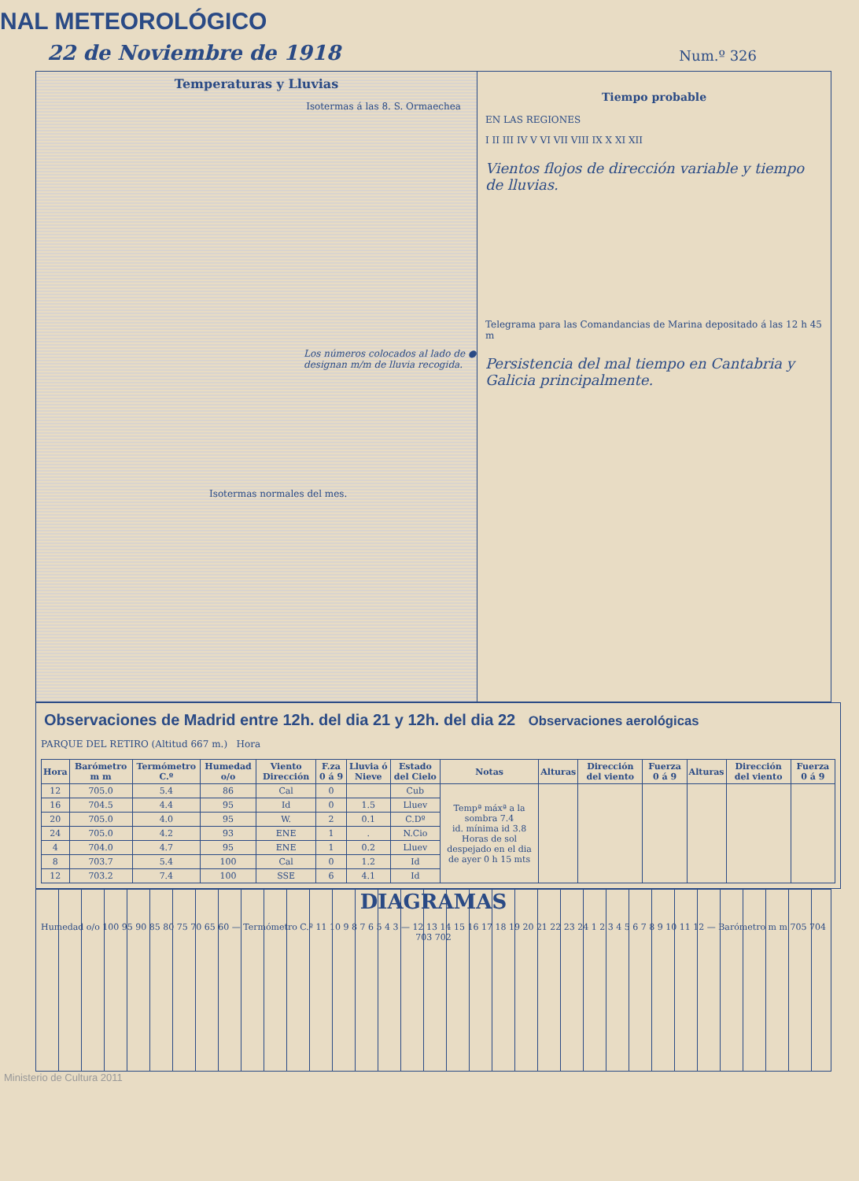NAL METEOROLÓGICO
22 de Noviembre de 1918
Num.º 326
Temperaturas y Lluvias
Isotermas á las 8. S. Ormaechea
Los números colocados al lado de ● designan m/m de lluvia recogida.
Isotermas normales del mes.
Tiempo probable
EN LAS REGIONES
I II III IV V VI VII VIII IX X XI XII
Vientos flojos de dirección variable y tiempo de lluvias.
Telegrama para las Comandancias de Marina depositado á las 12 h 45 m
Persistencia del mal tiempo en Cantabria y Galicia principalmente.
Observaciones de Madrid entre 12h. del dia 21 y 12h. del dia 22 Observaciones aerológicas
PARQUE DEL RETIRO (Altitud 667 m.) Hora
| Hora | Barómetro m m | Termómetro C.º | Humedad o/o | Viento Dirección | F.za 0 á 9 | Lluvia ó Nieve | Estado del Cielo | Notas | Alturas | Dirección del viento | Fuerza 0 á 9 | Alturas | Dirección del viento | Fuerza 0 á 9 |
| --- | --- | --- | --- | --- | --- | --- | --- | --- | --- | --- | --- | --- | --- | --- |
| 12 | 705.0 | 5.4 | 86 | Cal | 0 | | Cub | Tempª máxª a la sombra 7.4 id. mínima id 3.8 Horas de sol despejado en el dia de ayer 0 h 15 mts | | | | | | |
| 16 | 704.5 | 4.4 | 95 | Id | 0 | 1.5 | Lluev | | | | | | | |
| 20 | 705.0 | 4.0 | 95 | W. | 2 | 0.1 | C.Dº | | | | | | | |
| 24 | 705.0 | 4.2 | 93 | ENE | 1 | . | N.Cio | | | | | | | |
| 4 | 704.0 | 4.7 | 95 | ENE | 1 | 0.2 | Lluev | | | | | | | |
| 8 | 703.7 | 5.4 | 100 | Cal | 0 | 1.2 | Id | | | | | | | |
| 12 | 703.2 | 7.4 | 100 | SSE | 6 | 4.1 | Id | | | | | | | |
DIAGRAMAS
Humedad o/o 100 95 90 85 80 75 70 65 60 — Termómetro C.º 11 10 9 8 7 6 5 4 3 — 12 13 14 15 16 17 18 19 20 21 22 23 24 1 2 3 4 5 6 7 8 9 10 11 12 — Barómetro m m 705 704 703 702
Ministerio de Cultura 2011